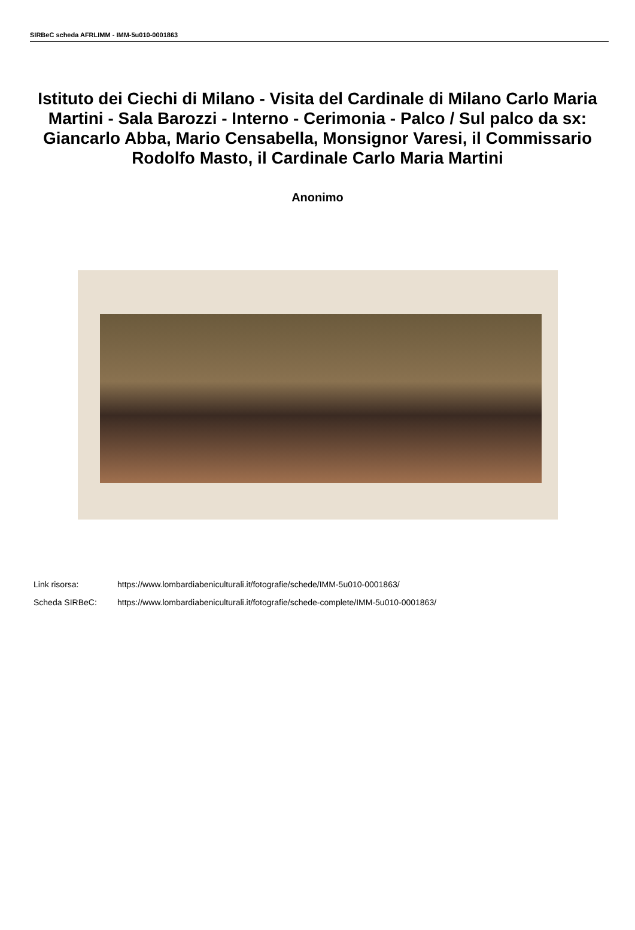SIRBeC scheda AFRLIMM - IMM-5u010-0001863
Istituto dei Ciechi di Milano - Visita del Cardinale di Milano Carlo Maria Martini - Sala Barozzi - Interno - Cerimonia - Palco / Sul palco da sx: Giancarlo Abba, Mario Censabella, Monsignor Varesi, il Commissario Rodolfo Masto, il Cardinale Carlo Maria Martini
Anonimo
Link risorsa: https://www.lombardiabeniculturali.it/fotografie/schede/IMM-5u010-0001863/
Scheda SIRBeC: https://www.lombardiabeniculturali.it/fotografie/schede-complete/IMM-5u010-0001863/